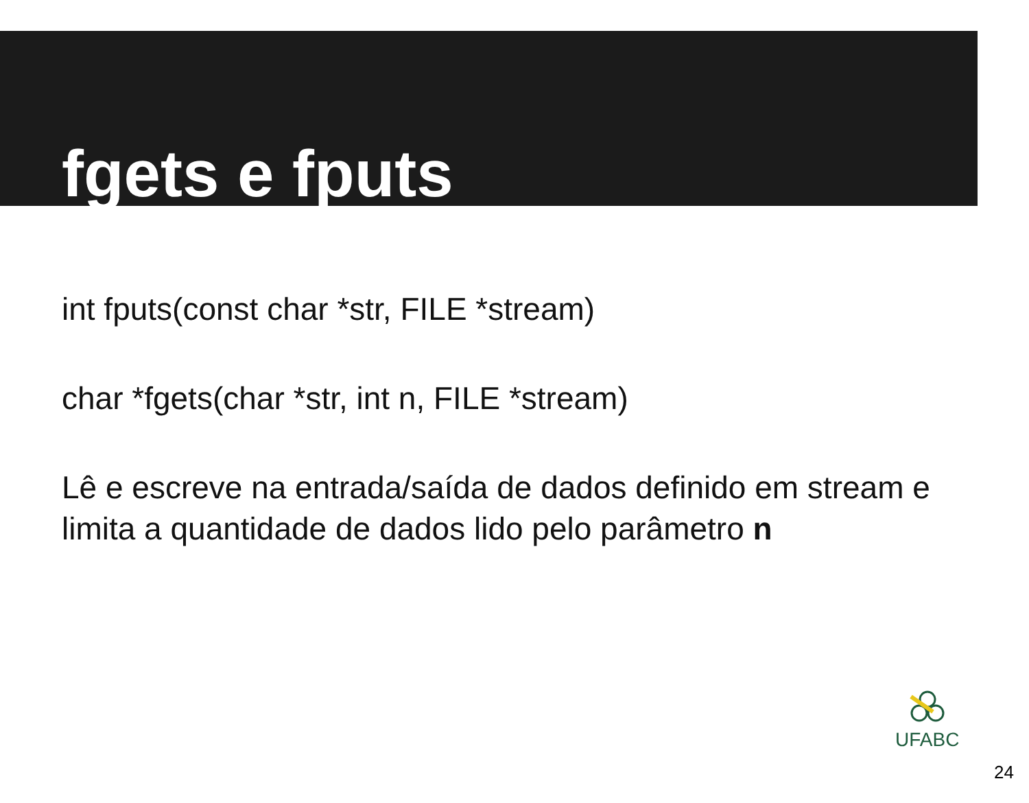fgets e fputs
int fputs(const char *str, FILE *stream)
char *fgets(char *str, int n, FILE *stream)
Lê e escreve na entrada/saída de dados definido em stream e limita a quantidade de dados lido pelo parâmetro n
UFABC
24